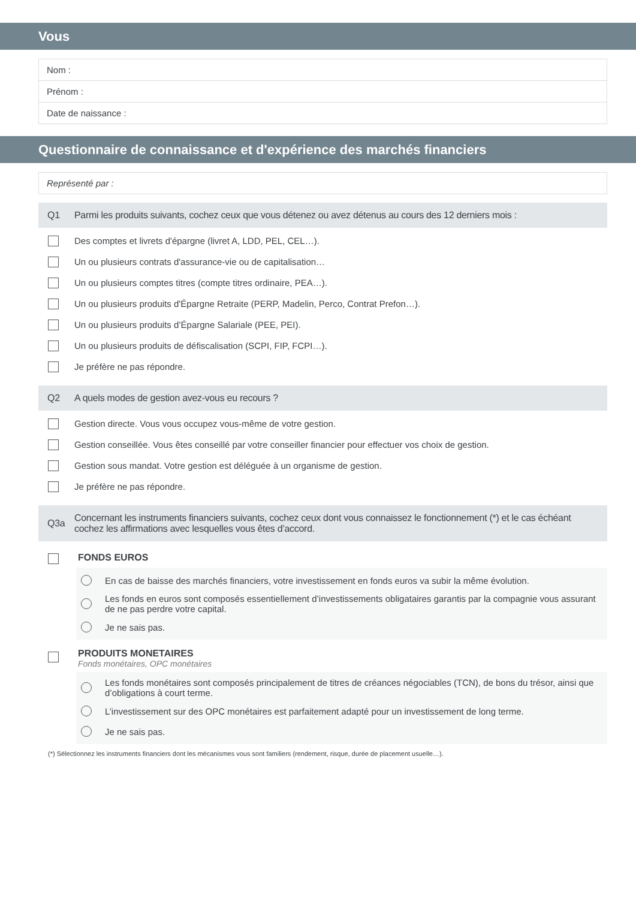Vous
Nom :
Prénom :
Date de naissance :
Questionnaire de connaissance et d'expérience des marchés financiers
Représenté par :
Q1 Parmi les produits suivants, cochez ceux que vous détenez ou avez détenus au cours des 12 derniers mois :
Des comptes et livrets d'épargne (livret A, LDD, PEL, CEL…).
Un ou plusieurs contrats d'assurance-vie ou de capitalisation…
Un ou plusieurs comptes titres (compte titres ordinaire, PEA…).
Un ou plusieurs produits d'Épargne Retraite (PERP, Madelin, Perco, Contrat Prefon…).
Un ou plusieurs produits d’Épargne Salariale (PEE, PEI).
Un ou plusieurs produits de défiscalisation (SCPI, FIP, FCPI…).
Je préfère ne pas répondre.
Q2 A quels modes de gestion avez-vous eu recours ?
Gestion directe. Vous vous occupez vous-même de votre gestion.
Gestion conseillée. Vous êtes conseillé par votre conseiller financier pour effectuer vos choix de gestion.
Gestion sous mandat. Votre gestion est déléguée à un organisme de gestion.
Je préfère ne pas répondre.
Q3a Concernant les instruments financiers suivants, cochez ceux dont vous connaissez le fonctionnement (*) et le cas échéant cochez les affirmations avec lesquelles vous êtes d’accord.
FONDS EUROS
En cas de baisse des marchés financiers, votre investissement en fonds euros va subir la même évolution.
Les fonds en euros sont composés essentiellement d’investissements obligataires garantis par la compagnie vous assurant de ne pas perdre votre capital.
Je ne sais pas.
PRODUITS MONETAIRES
Fonds monétaires, OPC monétaires
Les fonds monétaires sont composés principalement de titres de créances négociables (TCN), de bons du trésor, ainsi que d’obligations à court terme.
L’investissement sur des OPC monétaires est parfaitement adapté pour un investissement de long terme.
Je ne sais pas.
(*) Sélectionnez les instruments financiers dont les mécanismes vous sont familiers (rendement, risque, durée de placement usuelle…).